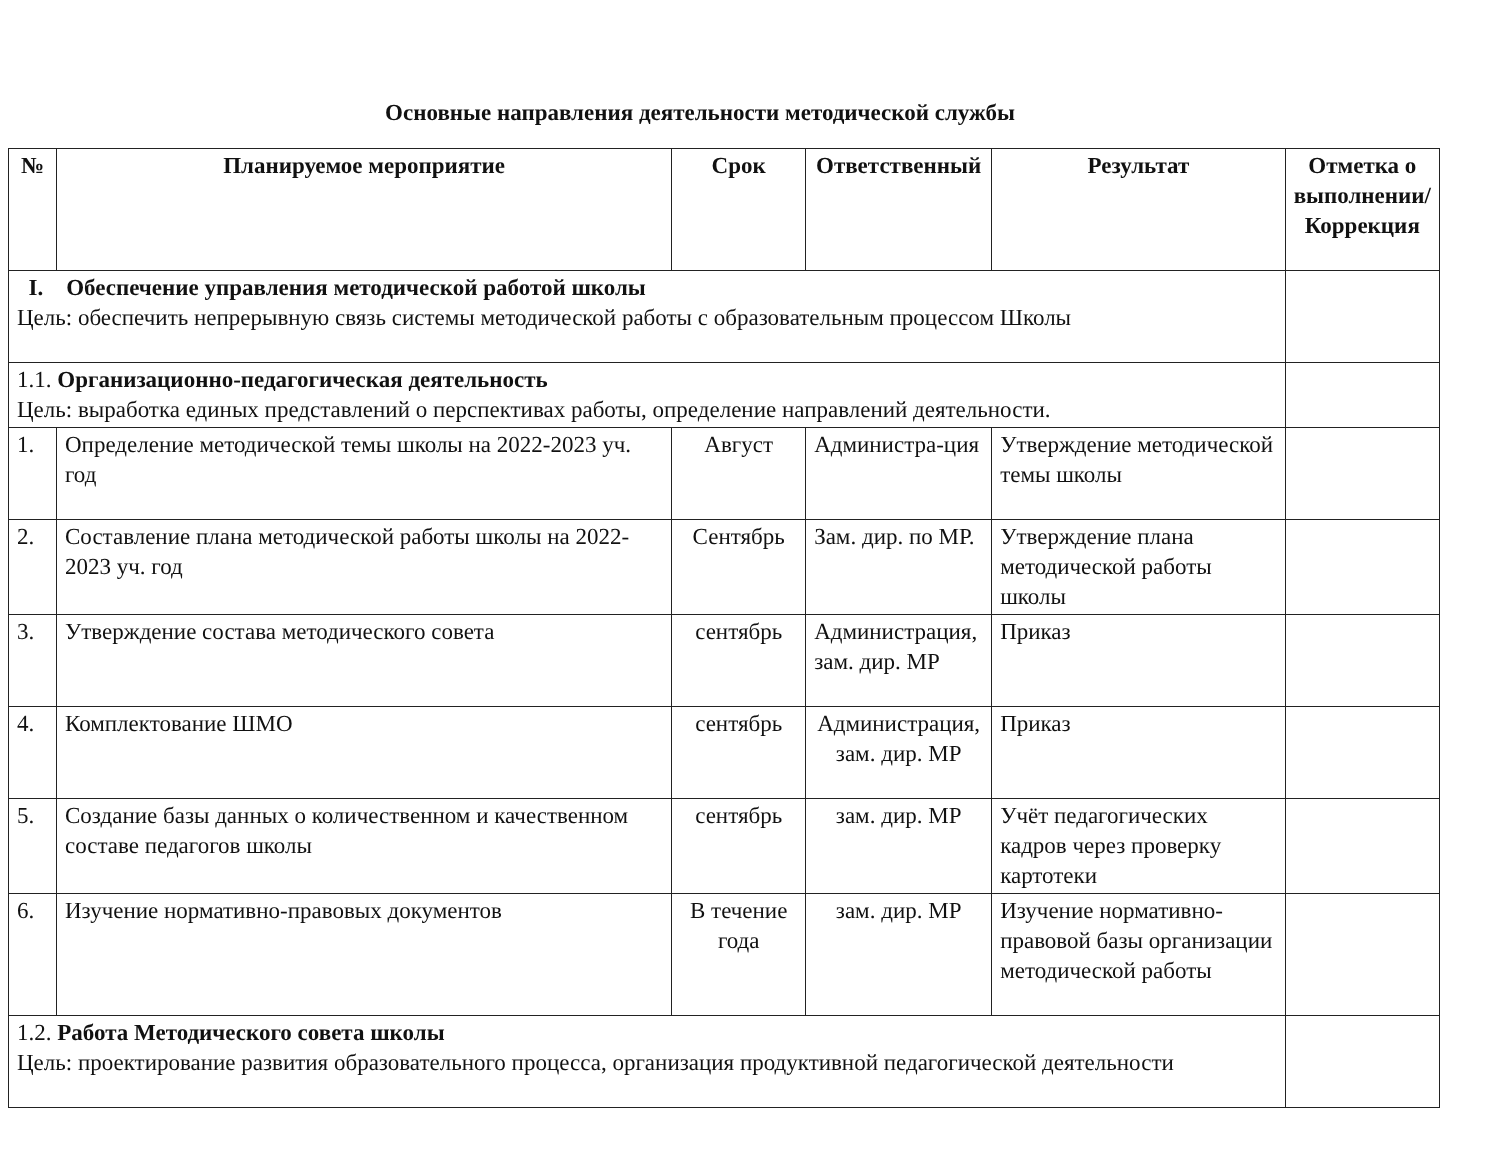Основные направления деятельности методической службы
| № | Планируемое мероприятие | Срок | Ответственный | Результат | Отметка о выполнении/Коррекция |
| --- | --- | --- | --- | --- | --- |
| I. Обеспечение управления методической работой школы Цель: обеспечить непрерывную связь системы методической работы с образовательным процессом Школы | | | | | |
| 1.1. Организационно-педагогическая деятельность Цель: выработка единых представлений о перспективах работы, определение направлений деятельности. | | | | | |
| 1. | Определение методической темы школы на 2022-2023 уч. год | Август | Администра-ция | Утверждение методической темы школы | |
| 2. | Составление плана методической работы школы на 2022-2023 уч. год | Сентябрь | Зам. дир. по МР. | Утверждение плана методической работы школы | |
| 3. | Утверждение состава методического совета | сентябрь | Администрация, зам. дир. МР | Приказ | |
| 4. | Комплектование ШМО | сентябрь | Администрация, зам. дир. МР | Приказ | |
| 5. | Создание базы данных о количественном и качественном составе педагогов школы | сентябрь | зам. дир. МР | Учёт педагогических кадров через проверку картотеки | |
| 6. | Изучение нормативно-правовых документов | В течение года | зам. дир. МР | Изучение нормативно-правовой базы организации методической работы | |
| 1.2. Работа Методического совета школы Цель: проектирование развития образовательного процесса, организация продуктивной педагогической деятельности | | | | | |